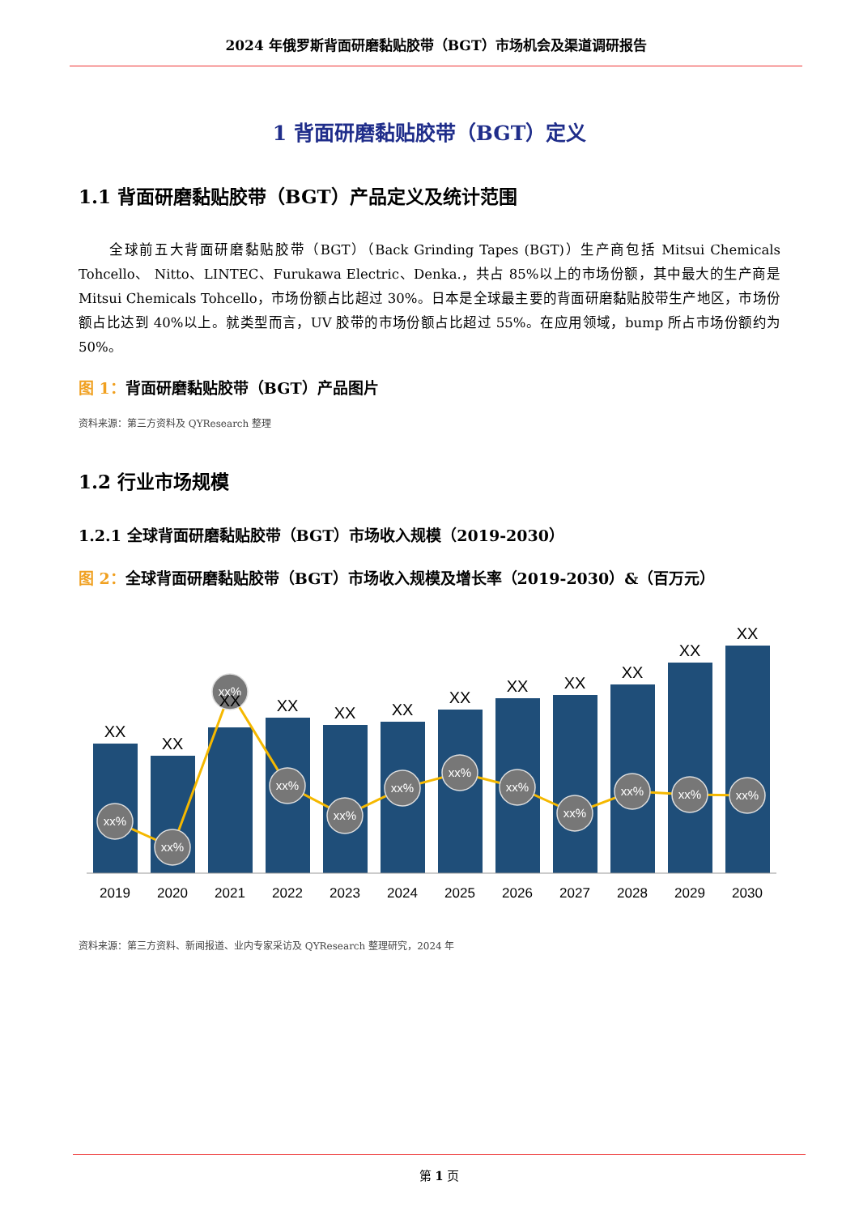2024 年俄罗斯背面研磨黏贴胶带（BGT）市场机会及渠道调研报告
1 背面研磨黏贴胶带（BGT）定义
1.1 背面研磨黏贴胶带（BGT）产品定义及统计范围
全球前五大背面研磨黏贴胶带（BGT）（Back Grinding Tapes (BGT)）生产商包括 Mitsui Chemicals Tohcello、 Nitto、LINTEC、Furukawa Electric、Denka.，共占 85%以上的市场份额，其中最大的生产商是 Mitsui Chemicals Tohcello，市场份额占比超过 30%。日本是全球最主要的背面研磨黏贴胶带生产地区，市场份额占比达到 40%以上。就类型而言，UV 胶带的市场份额占比超过 55%。在应用领域，bump 所占市场份额约为 50%。
图 1：背面研磨黏贴胶带（BGT）产品图片
资料来源：第三方资料及 QYResearch 整理
1.2 行业市场规模
1.2.1 全球背面研磨黏贴胶带（BGT）市场收入规模（2019-2030）
图 2：全球背面研磨黏贴胶带（BGT）市场收入规模及增长率（2019-2030）&（百万元）
xx%
xx%
xx%
xx%
xx%
xx%
xx%
xx%
xx%
xx%
xx%
xx%
XX
XX
XX
XX
XX
XX
XX
XX
XX
XX
XX
XX
2019
2020
2021
2022
2023
2024
2025
2026
2027
2028
2029
2030
资料来源：第三方资料、新闻报道、业内专家采访及 QYResearch 整理研究，2024 年
第 1 页